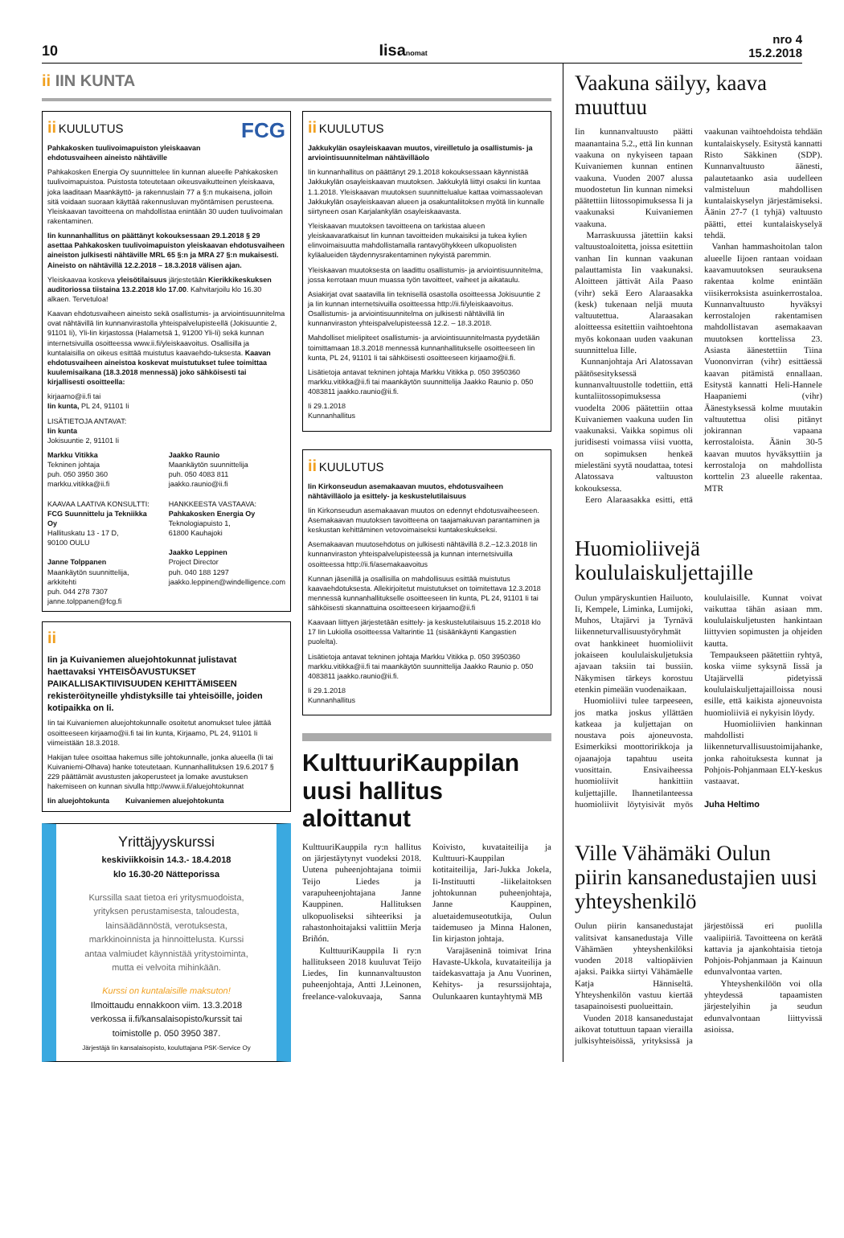10 Iisanomat nro 4
15.2.2018
ii IIN KUNTA
ii
KUULUTUS
FCG
Pahkakosken tuulivoimapuiston yleiskaavan ehdotusvaiheen aineisto nähtäville
Pahkakosken Energia Oy suunnittelee Iin kunnan alueelle Pahkakosken tuulivoimapuistoa. Puistosta toteutetaan oikeusvaikutteinen yleiskaava, joka laaditaan Maankäyttö- ja rakennuslain 77 a §:n mukaisena, jolloin sitä voidaan suoraan käyttää rakennusluvan myöntämisen perusteena. Yleiskaavan tavoitteena on mahdollistaa enintään 30 uuden tuulivoimalan rakentaminen.
Iin kunnanhallitus on päättänyt kokouksessaan 29.1.2018 § 29 asettaa Pahkakosken tuulivoimapuiston yleiskaavan ehdotusvaiheen aineiston julkisesti nähtäville MRL 65 §:n ja MRA 27 §:n mukaisesti. Aineisto on nähtävillä 12.2.2018 – 18.3.2018 välisen ajan.
Yleiskaavaa koskeva yleisötilaisuus järjestetään Kierikkikeskuksen auditoriossa tiistaina 13.2.2018 klo 17.00. Kahvitarjoilu klo 16.30 alkaen. Tervetuloa!
Kaavan ehdotusvaiheen aineisto sekä osallistumis- ja arviointisuunnitelma ovat nähtävillä Iin kunnanvirastolla yhteispalvelupisteellä (Jokisuuntie 2, 91101 Ii), Yli-Iin kirjastossa (Halametsä 1, 91200 Yli-Ii) sekä kunnan internetsivuilla osoitteessa www.ii.fi/yleiskaavoitus. Osallisilla ja kuntalaisilla on oikeus esittää muistutus kaavaehdo-tuksesta. Kaavan ehdotusvaiheen aineistoa koskevat muistutukset tulee toimittaa kuulemisaikana (18.3.2018 mennessä) joko sähköisesti tai kirjallisesti osoitteella:
kirjaamo@ii.fi tai
Iin kunta, PL 24, 91101 Ii
LISÄTIETOJA ANTAVAT:
Iin kunta
Jokisuuntie 2, 91101 Ii
Markku Vitikka
Tekninen johtaja
puh. 050 3950 360
markku.vitikka@ii.fi
KAAVAA LAATIVA KONSULTTI:
FCG Suunnittelu ja Tekniikka Oy
Hallituskatu 13 - 17 D,
90100 OULU
Janne Tolppanen
Maankäytön suunnittelija, arkkitehti
puh. 044 278 7307
janne.tolppanen@fcg.fi
Jaakko Raunio
Maankäytön suunnittelija
puh. 050 4083 811
jaakko.raunio@ii.fi
HANKKEESTA VASTAAVA:
Pahkakosken Energia Oy
Teknologiapuisto 1,
61800 Kauhajoki
Jaakko Leppinen
Project Director
puh. 040 188 1297
jaakko.leppinen@windelligence.com
ii
Iin ja Kuivaniemen aluejohtokunnat julistavat haettavaksi YHTEISÖAVUSTUKSET PAIKALLISAKTIIVISUUDEN KEHITTÄMISEEN
rekisteröityneille yhdistyksille tai yhteisöille, joiden kotipaikka on Ii.
Iin tai Kuivaniemen aluejohtokunnalle osoitetut anomukset tulee jättää osoitteeseen kirjaamo@ii.fi tai Iin kunta, Kirjaamo, PL 24, 91101 Ii viimeistään 18.3.2018.
Hakijan tulee osoittaa hakemus sille johtokunnalle, jonka alueella (Ii tai Kuivaniemi-Olhava) hanke toteutetaan. Kunnanhallituksen 19.6.2017 § 229 päättämät avustusten jakoperusteet ja lomake avustuksen hakemiseen on kunnan sivulla http://www.ii.fi/aluejohtokunnat
Iin aluejohtokunta Kuivaniemen aluejohtokunta
Yrittäjyyskurssi
keskiviikkoisin 14.3.- 18.4.2018
klo 16.30-20 Nätteporissa
Kurssilla saat tietoa eri yritysmuodoista, yrityksen perustamisesta, taloudesta, lainsäädännöstä, verotuksesta, markkinoinnista ja hinnoittelusta. Kurssi antaa valmiudet käynnistää yritystoiminta, mutta ei velvoita mihinkään.
Kurssi on kuntalaisille maksuton!
Ilmoittaudu ennakkoon viim. 13.3.2018 verkossa ii.fi/kansalaisopisto/kurssit tai toimistolle p. 050 3950 387.
Järjestäjä Iin kansalaisopisto, kouluttajana PSK-Service Oy
ii
KUULUTUS
Jakkukylän osayleiskaavan muutos, vireilletulo ja osallistumis- ja arviointisuunnitelman nähtävilläolo
Iin kunnanhallitus on päättänyt 29.1.2018 kokouksessaan käynnistää Jakkukylän osayleiskaavan muutoksen. Jakkukylä liittyi osaksi Iin kuntaa 1.1.2018. Yleiskaavan muutoksen suunnittelualue kattaa voimassaolevan Jakkukylän osayleiskaavan alueen ja osakuntaliitoksen myötä Iin kunnalle siirtyneen osan Karjalankylän osayleiskaavasta.
Yleiskaavan muutoksen tavoitteena on tarkistaa alueen yleiskaavaratkaisut Iin kunnan tavoitteiden mukaisiksi ja tukea kylien elinvoimaisuutta mahdollistamalla rantavyöhykkeen ulkopuolisten kyläalueiden täydennysrakentaminen nykyistä paremmin.
Yleiskaavan muutoksesta on laadittu osallistumis- ja arviointisuunnitelma, jossa kerrotaan muun muassa työn tavoitteet, vaiheet ja aikataulu.
Asiakirjat ovat saatavilla Iin teknisellä osastolla osoitteessa Jokisuuntie 2 ja Iin kunnan internetsivuilla osoitteessa http://ii.fi/yleiskaavoitus. Osallistumis- ja arviointisuunnitelma on julkisesti nähtävillä Iin kunnanviraston yhteispalvelupisteessä 12.2. – 18.3.2018.
Mahdolliset mielipiteet osallistumis- ja arviointisuunnitelmasta pyydetään toimittamaan 18.3.2018 mennessä kunnanhallitukselle osoitteeseen Iin kunta, PL 24, 91101 Ii tai sähköisesti osoitteeseen kirjaamo@ii.fi.
Lisätietoja antavat tekninen johtaja Markku Vitikka p. 050 3950360 markku.vitikka@ii.fi tai maankäytön suunnittelija Jaakko Raunio p. 050 4083811 jaakko.raunio@ii.fi.
Ii 29.1.2018
Kunnanhallitus
ii
KUULUTUS
Iin Kirkonseudun asemakaavan muutos, ehdotusvaiheen nähtävilläolo ja esittely- ja keskustelutilaisuus
Iin Kirkonseudun asemakaavan muutos on edennyt ehdotusvaiheeseen. Asemakaavan muutoksen tavoitteena on taajamakuvan parantaminen ja keskustan kehittäminen vetovoimaiseksi kuntakeskukseksi.
Asemakaavan muutosehdotus on julkisesti nähtävillä 8.2.–12.3.2018 Iin kunnanviraston yhteispalvelupisteessä ja kunnan internetsivuilla osoitteessa http://ii.fi/asemakaavoitus
Kunnan jäsenillä ja osallisilla on mahdollisuus esittää muistutus kaavaehdotuksesta. Allekirjoitetut muistutukset on toimitettava 12.3.2018 mennessä kunnanhallitukselle osoitteeseen Iin kunta, PL 24, 91101 Ii tai sähköisesti skannattuina osoitteeseen kirjaamo@ii.fi
Kaavaan liittyen järjestetään esittely- ja keskustelutilaisuus 15.2.2018 klo 17 Iin Lukiolla osoitteessa Valtarintie 11 (sisäänkäynti Kangastien puolelta).
Lisätietoja antavat tekninen johtaja Markku Vitikka p. 050 3950360 markku.vitikka@ii.fi tai maankäytön suunnittelija Jaakko Raunio p. 050 4083811 jaakko.raunio@ii.fi.
Ii 29.1.2018
Kunnanhallitus
KulttuuriKauppilan uusi hallitus aloittanut
KulttuuriKauppila ry:n hallitus on järjestäytynyt vuodeksi 2018. Uutena puheenjohtajana toimii Teijo Liedes ja varapuheenjohtajana Janne Kauppinen. Hallituksen ulkopuoliseksi sihteeriksi ja rahastonhoitajaksi valittiin Merja Briñón.
KulttuuriKauppila Ii ry:n hallitukseen 2018 kuuluvat Teijo Liedes, Iin kunnanvaltuuston puheenjohtaja, Antti J.Leinonen, freelance-valokuvaaja, Sanna Koivisto, kuvataiteilija ja Kulttuuri-Kauppilan kotitaiteilija, Jari-Jukka Jokela, Ii-Instituutti -liikelaitoksen johtokunnan puheenjohtaja, Janne Kauppinen, aluetaidemuseotutkija, Oulun taidemuseo ja Minna Halonen, Iin kirjaston johtaja.
Varajäseninä toimivat Irina Havaste-Ukkola, kuvataiteilija ja taidekasvattaja ja Anu Vuorinen, Kehitys- ja resurssijohtaja, Oulunkaaren kuntayhtymä MB
Vaakuna säilyy, kaava muuttuu
Iin kunnanvaltuusto päätti maanantaina 5.2., että Iin kunnan vaakuna on nykyiseen tapaan Kuivaniemen kunnan entinen vaakuna. Vuoden 2007 alussa muodostetun Iin kunnan nimeksi päätettiin liitossopimuksessa Ii ja vaakunaksi Kuivaniemen vaakuna.
Marraskuussa jätettiin kaksi valtuustoaloitetta, joissa esitettiin vanhan Iin kunnan vaakunan palauttamista Iin vaakunaksi. Aloitteen jättivät Aila Paaso (vihr) sekä Eero Alaraasakka (kesk) tukenaan neljä muuta valtuutettua. Alaraasakan aloitteessa esitettiin vaihtoehtona myös kokonaan uuden vaakunan suunnittelua Iille.
Kunnanjohtaja Ari Alatossavan päätösesityksessä kunnanvaltuustolle todettiin, että kuntaliitossopimuksessa vuodelta 2006 päätettiin ottaa Kuivaniemen vaakuna uuden Iin vaakunaksi. Vaikka sopimus oli juridisesti voimassa viisi vuotta, on sopimuksen henkeä mielestäni syytä noudattaa, totesi Alatossava valtuuston kokouksessa.
Eero Alaraasakka esitti, että vaakunan vaihtoehdoista tehdään kuntalaiskysely. Esitystä kannatti Risto Säkkinen (SDP). Kunnanvaltuusto äänesti, palautetaanko asia uudelleen valmisteluun mahdollisen kuntalaiskyselyn järjestämiseksi. Äänin 27-7 (1 tyhjä) valtuusto päätti, ettei kuntalaiskyselyä tehdä.
Vanhan hammashoitolan talon alueelle Iijoen rantaan voidaan kaavamuutoksen seurauksena rakentaa kolme enintään viisikerroksista asuinkerrostaloa. Kunnanvaltuusto hyväksyi kerrostalojen rakentamisen mahdollistavan asemakaavan muutoksen korttelissa 23. Asiasta äänestettiin Tiina Vuononvirran (vihr) esittäessä kaavan pitämistä ennallaan. Esitystä kannatti Heli-Hannele Haapaniemi (vihr) Äänestyksessä kolme muutakin valtuutettua olisi pitänyt jokirannan vapaana kerrostaloista. Äänin 30-5 kaavan muutos hyväksyttiin ja kerrostaloja on mahdollista korttelin 23 alueelle rakentaa. MTR
Huomioliivejä koululaiskuljettajille
Oulun ympäryskuntien Hailuoto, Ii, Kempele, Liminka, Lumijoki, Muhos, Utajärvi ja Tyrnävä liikenneturvallisuustyöryhmät ovat hankkineet huomioliivit jokaiseen koululaiskuljetuksia ajavaan taksiin tai bussiin. Näkymisen tärkeys korostuu etenkin pimeään vuodenaikaan.
Huomioliivi tulee tarpeeseen, jos matka joskus yllättäen katkeaa ja kuljettajan on noustava pois ajoneuvosta. Esimerkiksi moottoririkkoja ja ojaanajoja tapahtuu useita vuosittain. Ensivaiheessa huomioliivit hankittiin kuljettajille. Ihannetilanteessa huomioliivit löytyisivät myös koululaisille. Kunnat voivat vaikuttaa tähän asiaan mm. koululaiskuljetusten hankintaan liittyvien sopimusten ja ohjeiden kautta.
Tempaukseen päätettiin ryhtyä, koska viime syksynä Iissä ja Utajärvellä pidetyissä koululaiskuljettajailloissa nousi esille, että kaikista ajoneuvoista huomioliiviä ei nykyisin löydy.
Huomioliivien hankinnan mahdollisti liikenneturvallisuustoimijahanke, jonka rahoituksesta kunnat ja Pohjois-Pohjanmaan ELY-keskus vastaavat.
Juha Heltimo
Ville Vähämäki Oulun piirin kansanedustajien uusi yhteyshenkilö
Oulun piirin kansanedustajat valitsivat kansanedustaja Ville Vähämäen yhteyshenkilöksi vuoden 2018 valtiopäivien ajaksi. Paikka siirtyi Vähämäelle Katja Hänniseltä. Yhteyshenkilön vastuu kiertää tasapainoisesti puolueittain.
Vuoden 2018 kansanedustajat aikovat totuttuun tapaan vierailla julkisyhteisöissä, yrityksissä ja järjestöissä eri puolilla vaalipiiriä. Tavoitteena on kerätä kattavia ja ajankohtaisia tietoja Pohjois-Pohjanmaan ja Kainuun edunvalvontaa varten.
Yhteyshenkilöön voi olla yhteydessä tapaamisten järjestelyihin ja seudun edunvalvontaan liittyvissä asioissa.